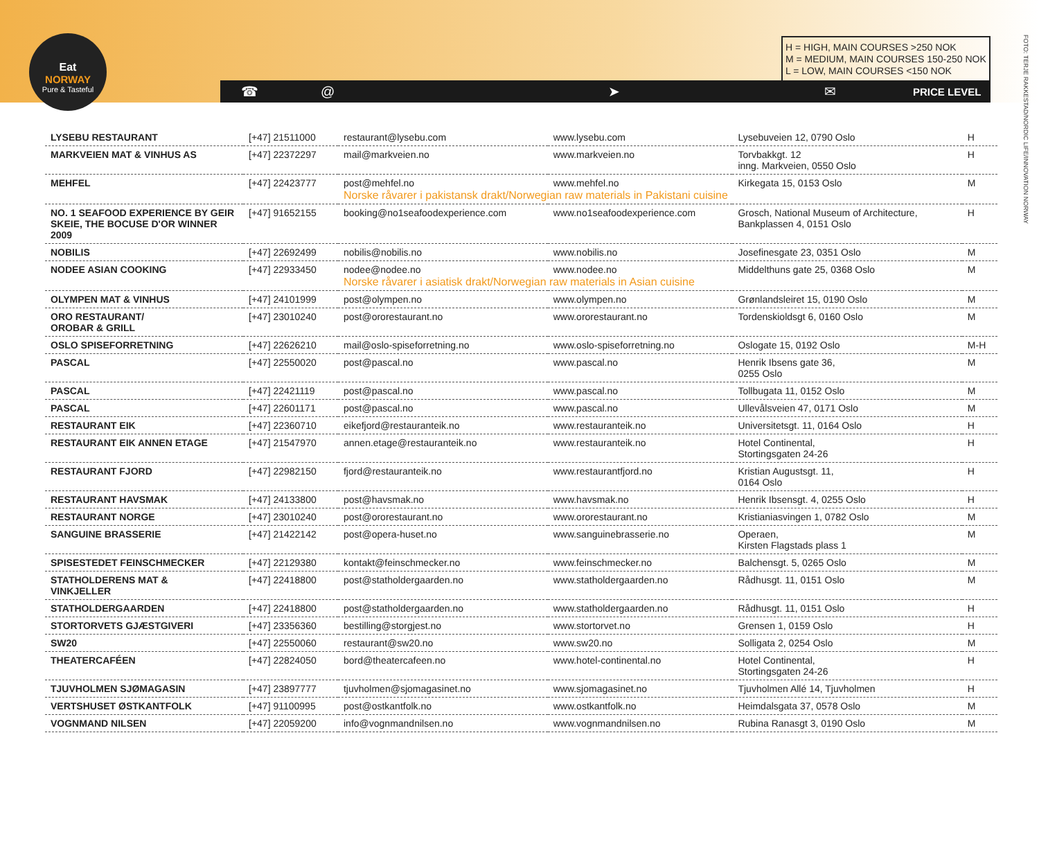Eat
NORWAY
Pure & Tasteful
H = HIGH, MAIN COURSES >250 NOK
M = MEDIUM, MAIN COURSES 150-250 NOK
L = LOW, MAIN COURSES <150 NOK
☎ @ ➤ ✉ PRICE LEVEL
FOTO: TERJE RAKKESTAD/NORDIC LIFE/INNOVATION NORWAY
| LYSEBU RESTAURANT | [+47] 21511000 | restaurant@lysebu.com | www.lysebu.com | Lysebuveien 12, 0790 Oslo | H |
| MARKVEIEN MAT & VINHUS AS | [+47] 22372297 | mail@markveien.no | www.markveien.no | Torvbakkgt. 12 inng. Markveien, 0550 Oslo | H |
| MEHFEL | [+47] 22423777 | post@mehfel.no | www.mehfel.no | Kirkegata 15, 0153 Oslo | M |
| | | Norske råvarer i pakistansk drakt/Norwegian raw materials in Pakistani cuisine | | | |
| NO. 1 SEAFOOD EXPERIENCE BY GEIR SKEIE, THE BOCUSE D'OR WINNER 2009 | [+47] 91652155 | booking@no1seafoodexperience.com | www.no1seafoodexperience.com | Grosch, National Museum of Architecture, Bankplassen 4, 0151 Oslo | H |
| NOBILIS | [+47] 22692499 | nobilis@nobilis.no | www.nobilis.no | Josefinesgate 23, 0351 Oslo | M |
| NODEE ASIAN COOKING | [+47] 22933450 | nodee@nodee.no | www.nodee.no | Middelthuns gate 25, 0368 Oslo | M |
| | | Norske råvarer i asiatisk drakt/Norwegian raw materials in Asian cuisine | | | |
| OLYMPEN MAT & VINHUS | [+47] 24101999 | post@olympen.no | www.olympen.no | Grønlandsleiret 15, 0190 Oslo | M |
| ORO RESTAURANT/ OROBAR & GRILL | [+47] 23010240 | post@ororestaurant.no | www.ororestaurant.no | Tordenskioldsgt 6, 0160 Oslo | M |
| OSLO SPISEFORRETNING | [+47] 22626210 | mail@oslo-spiseforretning.no | www.oslo-spiseforretning.no | Oslogate 15, 0192 Oslo | M-H |
| PASCAL | [+47] 22550020 | post@pascal.no | www.pascal.no | Henrik Ibsens gate 36, 0255 Oslo | M |
| PASCAL | [+47] 22421119 | post@pascal.no | www.pascal.no | Tollbugata 11, 0152 Oslo | M |
| PASCAL | [+47] 22601171 | post@pascal.no | www.pascal.no | Ullevålsveien 47, 0171 Oslo | M |
| RESTAURANT EIK | [+47] 22360710 | eikefjord@restauranteik.no | www.restauranteik.no | Universitetsgt. 11, 0164 Oslo | H |
| RESTAURANT EIK ANNEN ETAGE | [+47] 21547970 | annen.etage@restauranteik.no | www.restauranteik.no | Hotel Continental, Stortingsgaten 24-26 | H |
| RESTAURANT FJORD | [+47] 22982150 | fjord@restauranteik.no | www.restaurantfjord.no | Kristian Augustsgt. 11, 0164 Oslo | H |
| RESTAURANT HAVSMAK | [+47] 24133800 | post@havsmak.no | www.havsmak.no | Henrik Ibsensgt. 4, 0255 Oslo | H |
| RESTAURANT NORGE | [+47] 23010240 | post@ororestaurant.no | www.ororestaurant.no | Kristianiasvingen 1, 0782 Oslo | M |
| SANGUINE BRASSERIE | [+47] 21422142 | post@opera-huset.no | www.sanguinebrasserie.no | Operaen, Kirsten Flagstads plass 1 | M |
| SPISESTEDET FEINSCHMECKER | [+47] 22129380 | kontakt@feinschmecker.no | www.feinschmecker.no | Balchensgt. 5, 0265 Oslo | M |
| STATHOLDERENS MAT & VINKJELLER | [+47] 22418800 | post@statholdergaarden.no | www.statholdergaarden.no | Rådhusgt. 11, 0151 Oslo | M |
| STATHOLDERGAARDEN | [+47] 22418800 | post@statholdergaarden.no | www.statholdergaarden.no | Rådhusgt. 11, 0151 Oslo | H |
| STORTORVETS GJÆSTGIVERI | [+47] 23356360 | bestilling@storgjest.no | www.stortorvet.no | Grensen 1, 0159 Oslo | H |
| SW20 | [+47] 22550060 | restaurant@sw20.no | www.sw20.no | Solligata 2, 0254 Oslo | M |
| THEATERCAFÉEN | [+47] 22824050 | bord@theatercafeen.no | www.hotel-continental.no | Hotel Continental, Stortingsgaten 24-26 | H |
| TJUVHOLMEN SJØMAGASIN | [+47] 23897777 | tjuvholmen@sjomagasinet.no | www.sjomagasinet.no | Tjuvholmen Allé 14, Tjuvholmen | H |
| VERTSHUSET ØSTKANTFOLK | [+47] 91100995 | post@ostkantfolk.no | www.ostkantfolk.no | Heimdalsgata 37, 0578 Oslo | M |
| VOGNMAND NILSEN | [+47] 22059200 | info@vognmandnilsen.no | www.vognmandnilsen.no | Rubina Ranasgt 3, 0190 Oslo | M |